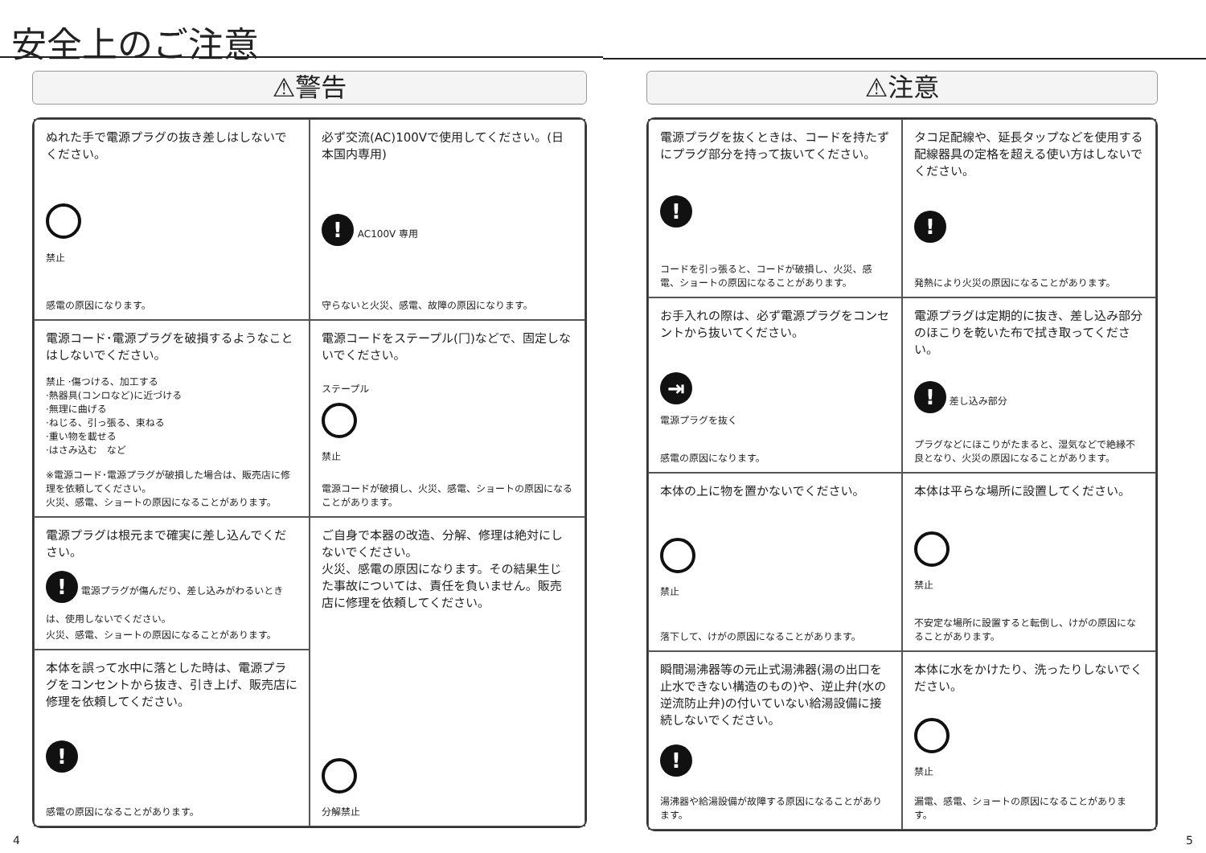安全上のご注意
⚠警告
ぬれた手で電源プラグの抜き差しはしないでください。
禁止
感電の原因になります。
必ず交流(AC)100Vで使用してください。(日本国内専用)
! AC100V 専用
守らないと火災、感電、故障の原因になります。
電源コード･電源プラグを破損するようなことはしないでください。
禁止 ·傷つける、加工する
·熱器具(コンロなど)に近づける
·無理に曲げる
·ねじる、引っ張る、束ねる
·重い物を載せる
·はさみ込む　など
※電源コード･電源プラグが破損した場合は、販売店に修理を依頼してください。
火災、感電、ショートの原因になることがあります。
電源コードをステープル(冂)などで、固定しないでください。
ステープル
禁止
電源コードが破損し、火災、感電、ショートの原因になることがあります。
電源プラグは根元まで確実に差し込んでください。
! 電源プラグが傷んだり、差し込みがわるいときは、使用しないでください。
火災、感電、ショートの原因になることがあります。
ご自身で本器の改造、分解、修理は絶対にしないでください。
火災、感電の原因になります。その結果生じた事故については、責任を負いません。販売店に修理を依頼してください。
分解禁止
本体を誤って水中に落とした時は、電源プラグをコンセントから抜き、引き上げ、販売店に修理を依頼してください。
!
感電の原因になることがあります。
4
⚠注意
電源プラグを抜くときは、コードを持たずにプラグ部分を持って抜いてください。
!
コードを引っ張ると、コードが破損し、火災、感電、ショートの原因になることがあります。
タコ足配線や、延長タップなどを使用する配線器具の定格を超える使い方はしないでください。
!
発熱により火災の原因になることがあります。
お手入れの際は、必ず電源プラグをコンセントから抜いてください。
⇥
電源プラグを抜く
感電の原因になります。
電源プラグは定期的に抜き、差し込み部分のほこりを乾いた布で拭き取ってください。
! 差し込み部分
プラグなどにほこりがたまると、湿気などで絶縁不良となり、火災の原因になることがあります。
本体の上に物を置かないでください。
禁止
落下して、けがの原因になることがあります。
本体は平らな場所に設置してください。
禁止
不安定な場所に設置すると転倒し、けがの原因になることがあります。
瞬間湯沸器等の元止式湯沸器(湯の出口を止水できない構造のもの)や、逆止弁(水の逆流防止弁)の付いていない給湯設備に接続しないでください。
!
湯沸器や給湯設備が故障する原因になることがあります。
本体に水をかけたり、洗ったりしないでください。
禁止
漏電、感電、ショートの原因になることがあります。
5